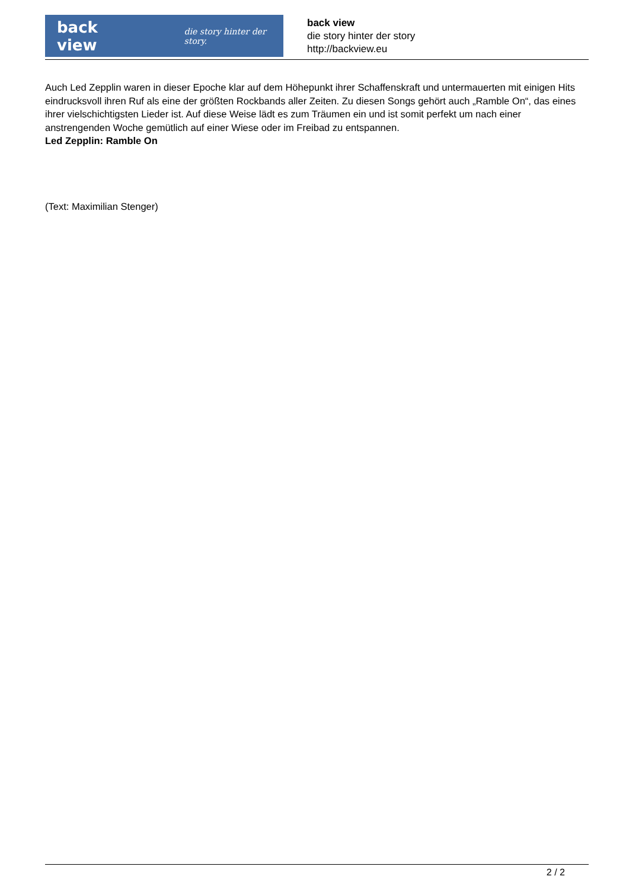back view die story hinter der story.
back view
die story hinter der story
http://backview.eu
Auch Led Zepplin waren in dieser Epoche klar auf dem Höhepunkt ihrer Schaffenskraft und untermauerten mit einigen Hits eindrucksvoll ihren Ruf als eine der größten Rockbands aller Zeiten. Zu diesen Songs gehört auch „Ramble On“, das eines ihrer vielschichtigsten Lieder ist. Auf diese Weise lädt es zum Träumen ein und ist somit perfekt um nach einer anstrengenden Woche gemütlich auf einer Wiese oder im Freibad zu entspannen.
Led Zepplin: Ramble On
(Text: Maximilian Stenger)
2 / 2